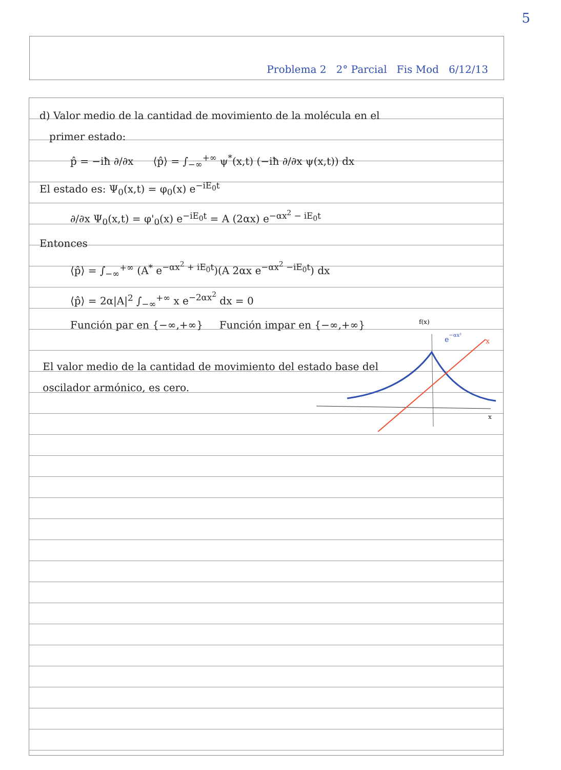5
Problema 2 2° Parcial Fis Mod 6/12/13
d) Valor medio de la cantidad de movimiento de la molécula en el
primer estado:
p̂ = −iħ ∂/∂x ⟨p̂⟩ = ∫<sub>−∞</sub><sup>+∞</sup> ψ<sup>*</sup>(x,t) (−iħ ∂/∂x ψ(x,t)) dx
El estado es: Ψ<sub>0</sub>(x,t) = φ<sub>0</sub>(x) e<sup>−iE<sub>0</sub>t</sup>
∂/∂x Ψ<sub>0</sub>(x,t) = φ'<sub>0</sub>(x) e<sup>−iE<sub>0</sub>t</sup> = A (2αx) e<sup>−αx<sup>2</sup> − iE<sub>0</sub>t</sup>
Entonces
⟨p̂⟩ = ∫<sub>−∞</sub><sup>+∞</sup> (A<sup>*</sup> e<sup>−αx<sup>2</sup> + iE<sub>0</sub>t</sup>)(A 2αx e<sup>−αx<sup>2</sup> −iE<sub>0</sub>t</sup>) dx
⟨p̂⟩ = 2α|A|<sup>2</sup> ∫<sub>−∞</sub><sup>+∞</sup> x e<sup>−2αx<sup>2</sup></sup> dx = 0
Función par en {−∞,+∞} Función impar en {−∞,+∞}
El valor medio de la cantidad de movimiento del estado base del
oscilador armónico, es cero.
f(x)
e−αx²
x
x